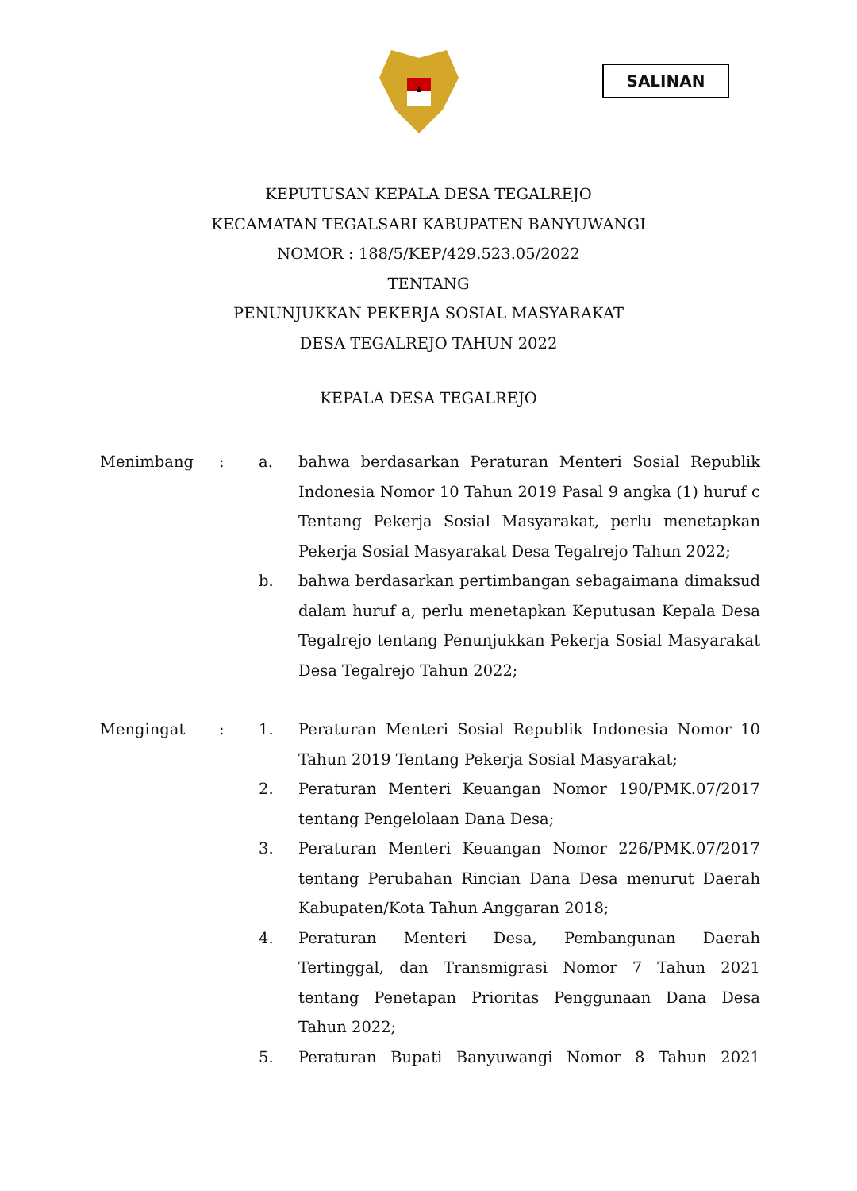SALINAN
KEPUTUSAN KEPALA DESA TEGALREJO
KECAMATAN TEGALSARI KABUPATEN BANYUWANGI
NOMOR : 188/5/KEP/429.523.05/2022
TENTANG
PENUNJUKKAN PEKERJA SOSIAL MASYARAKAT
DESA TEGALREJO TAHUN 2022
KEPALA DESA TEGALREJO
Menimbang : a. bahwa berdasarkan Peraturan Menteri Sosial Republik Indonesia Nomor 10 Tahun 2019 Pasal 9 angka (1) huruf c Tentang Pekerja Sosial Masyarakat, perlu menetapkan Pekerja Sosial Masyarakat Desa Tegalrejo Tahun 2022;
b. bahwa berdasarkan pertimbangan sebagaimana dimaksud dalam huruf a, perlu menetapkan Keputusan Kepala Desa Tegalrejo tentang Penunjukkan Pekerja Sosial Masyarakat Desa Tegalrejo Tahun 2022;
Mengingat : 1. Peraturan Menteri Sosial Republik Indonesia Nomor 10 Tahun 2019 Tentang Pekerja Sosial Masyarakat;
2. Peraturan Menteri Keuangan Nomor 190/PMK.07/2017 tentang Pengelolaan Dana Desa;
3. Peraturan Menteri Keuangan Nomor 226/PMK.07/2017 tentang Perubahan Rincian Dana Desa menurut Daerah Kabupaten/Kota Tahun Anggaran 2018;
4. Peraturan Menteri Desa, Pembangunan Daerah Tertinggal, dan Transmigrasi Nomor 7 Tahun 2021 tentang Penetapan Prioritas Penggunaan Dana Desa Tahun 2022;
5. Peraturan Bupati Banyuwangi Nomor 8 Tahun 2021